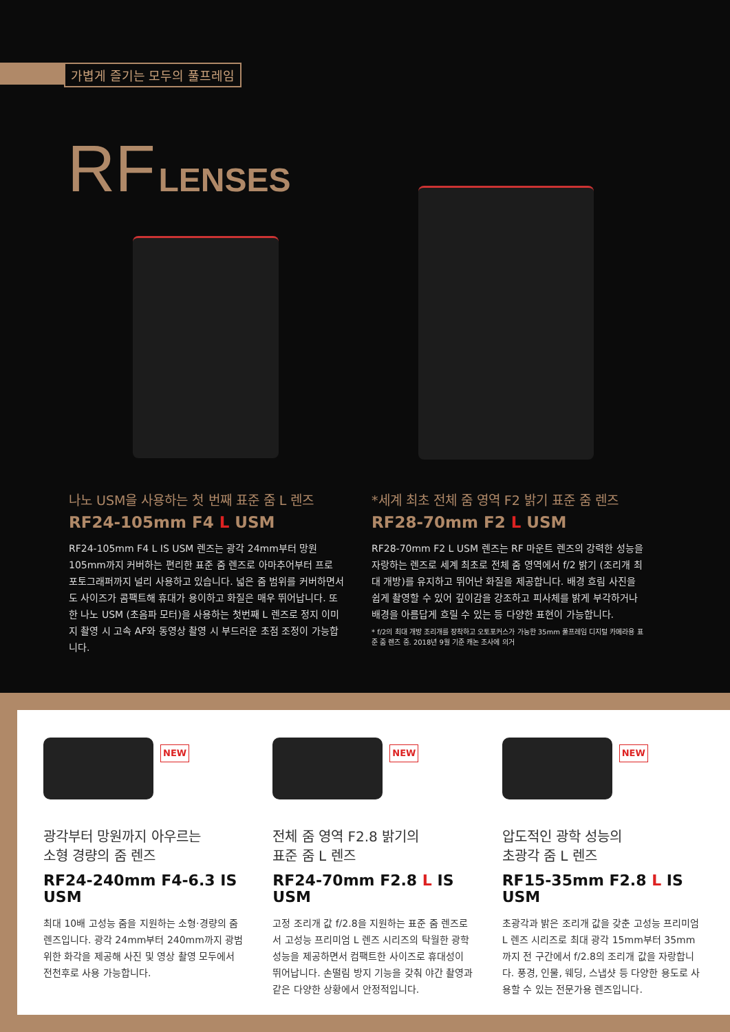가볍게 즐기는 모두의 풀프레임
RF LENSES
나노 USM을 사용하는 첫 번째 표준 줌 L 렌즈
RF24-105mm F4 L USM
RF24-105mm F4 L IS USM 렌즈는 광각 24mm부터 망원 105mm까지 커버하는 편리한 표준 줌 렌즈로 아마추어부터 프로 포토그래퍼까지 널리 사용하고 있습니다. 넓은 줌 범위를 커버하면서도 사이즈가 콤팩트해 휴대가 용이하고 화질은 매우 뛰어납니다. 또한 나노 USM (초음파 모터)을 사용하는 첫번째 L 렌즈로 정지 이미지 촬영 시 고속 AF와 동영상 촬영 시 부드러운 초점 조정이 가능합니다.
*세계 최초 전체 줌 영역 F2 밝기 표준 줌 렌즈
RF28-70mm F2 L USM
RF28-70mm F2 L USM 렌즈는 RF 마운트 렌즈의 강력한 성능을 자랑하는 렌즈로 세계 최초로 전체 줌 영역에서 f/2 밝기 (조리개 최대 개방)를 유지하고 뛰어난 화질을 제공합니다. 배경 흐림 사진을 쉽게 촬영할 수 있어 깊이감을 강조하고 피사체를 밝게 부각하거나 배경을 아름답게 흐릴 수 있는 등 다양한 표현이 가능합니다.
* f/2의 최대 개방 조리개를 장착하고 오토포커스가 가능한 35mm 풀프레임 디지털 카메라용 표준 줌 렌즈 중. 2018년 9월 기준 캐논 조사에 의거
NEW
광각부터 망원까지 아우르는
소형 경량의 줌 렌즈
RF24-240mm F4-6.3 IS USM
최대 10배 고성능 줌을 지원하는 소형·경량의 줌 렌즈입니다. 광각 24mm부터 240mm까지 광범위한 화각을 제공해 사진 및 영상 촬영 모두에서 전천후로 사용 가능합니다.
NEW
전체 줌 영역 F2.8 밝기의
표준 줌 L 렌즈
RF24-70mm F2.8 L IS USM
고정 조리개 값 f/2.8을 지원하는 표준 줌 렌즈로서 고성능 프리미엄 L 렌즈 시리즈의 탁월한 광학 성능을 제공하면서 컴팩트한 사이즈로 휴대성이 뛰어납니다. 손떨림 방지 기능을 갖춰 야간 촬영과 같은 다양한 상황에서 안정적입니다.
NEW
압도적인 광학 성능의
초광각 줌 L 렌즈
RF15-35mm F2.8 L IS USM
초광각과 밝은 조리개 값을 갖춘 고성능 프리미엄 L 렌즈 시리즈로 최대 광각 15mm부터 35mm까지 전 구간에서 f/2.8의 조리개 값을 자랑합니다. 풍경, 인물, 웨딩, 스냅샷 등 다양한 용도로 사용할 수 있는 전문가용 렌즈입니다.